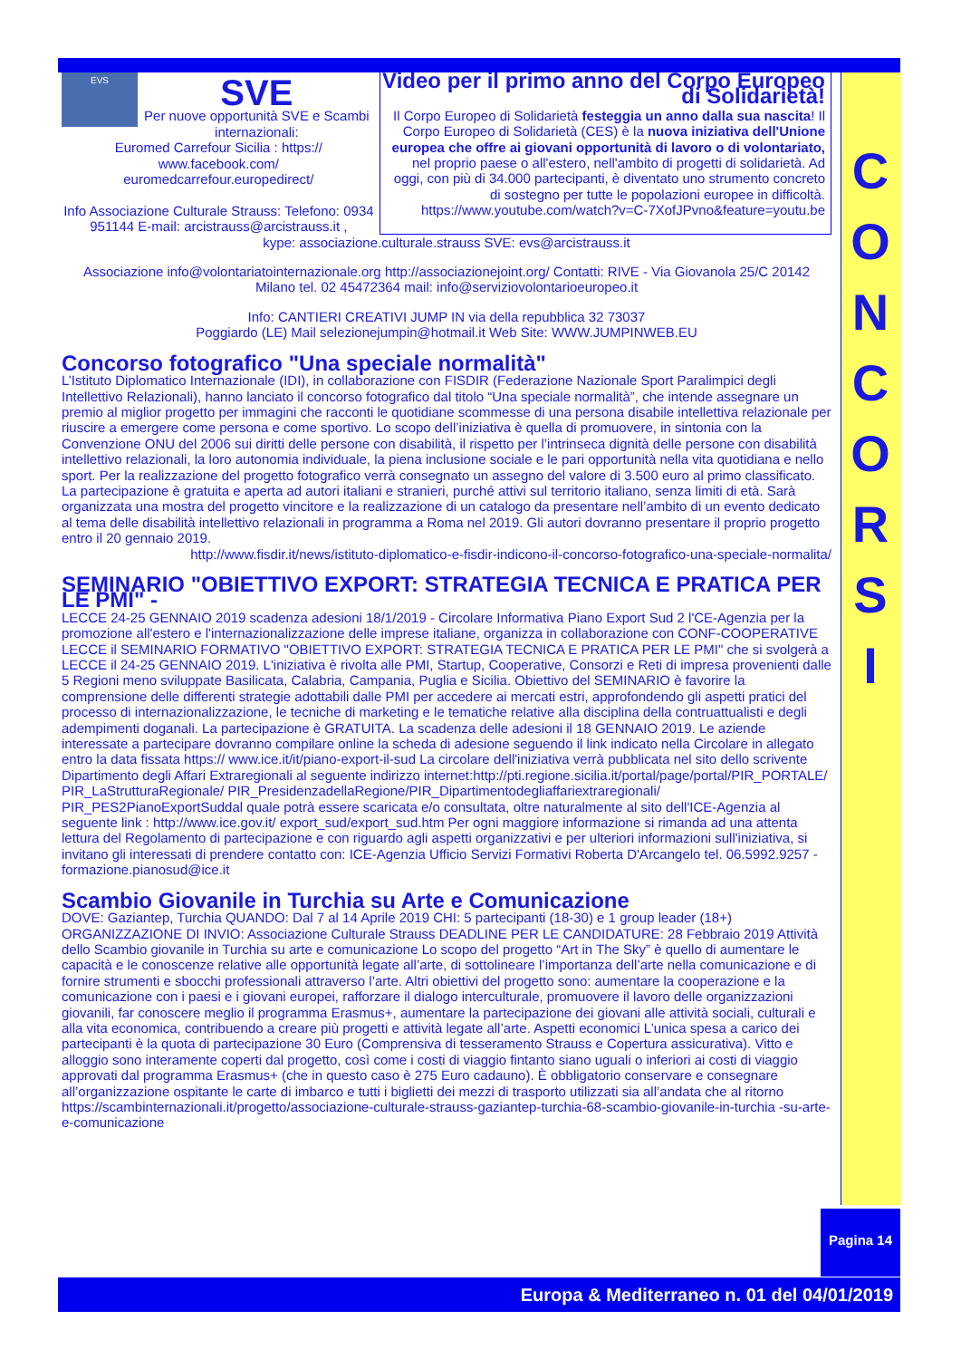C
O
N
C
O
R
S
I
EVS
SVE
Per nuove opportunità SVE e Scambi internazionali:
Euromed Carrefour Sicilia : https:// www.facebook.com/ euromedcarrefour.europedirect/
Info Associazione Culturale Strauss: Telefono: 0934 951144 E-mail: arcistrauss@arcistrauss.it ,
Video per il primo anno del Corpo Europeo di Solidarietà!
Il Corpo Europeo di Solidarietà festeggia un anno dalla sua nascita! Il Corpo Europeo di Solidarietà (CES) è la nuova iniziativa dell'Unione europea che offre ai giovani opportunità di lavoro o di volontariato, nel proprio paese o all'estero, nell'ambito di progetti di solidarietà. Ad oggi, con più di 34.000 partecipanti, è diventato uno strumento concreto di sostegno per tutte le popolazioni europee in difficoltà.
https://www.youtube.com/watch?v=C-7XofJPvno&feature=youtu.be
kype: associazione.culturale.strauss SVE: evs@arcistrauss.it
Associazione info@volontariatointernazionale.org http://associazionejoint.org/ Contatti: RIVE - Via Giovanola 25/C 20142 Milano tel. 02 45472364 mail: info@serviziovolontarioeuropeo.it
Info: CANTIERI CREATIVI JUMP IN via della repubblica 32 73037
Poggiardo (LE) Mail selezionejumpin@hotmail.it Web Site: WWW.JUMPINWEB.EU
Concorso fotografico "Una speciale normalità"
L’Istituto Diplomatico Internazionale (IDI), in collaborazione con FISDIR (Federazione Nazionale Sport Paralimpici degli Intellettivo Relazionali), hanno lanciato il concorso fotografico dal titolo “Una speciale normalità”, che intende assegnare un premio al miglior progetto per immagini che racconti le quotidiane scommesse di una persona disabile intellettiva relazionale per riuscire a emergere come persona e come sportivo. Lo scopo dell’iniziativa è quella di promuovere, in sintonia con la Convenzione ONU del 2006 sui diritti delle persone con disabilità, il rispetto per l’intrinseca dignità delle persone con disabilità intellettivo relazionali, la loro autonomia individuale, la piena inclusione sociale e le pari opportunità nella vita quotidiana e nello sport. Per la realizzazione del progetto fotografico verrà consegnato un assegno del valore di 3.500 euro al primo classificato. La partecipazione è gratuita e aperta ad autori italiani e stranieri, purché attivi sul territorio italiano, senza limiti di età. Sarà organizzata una mostra del progetto vincitore e la realizzazione di un catalogo da presentare nell’ambito di un evento dedicato al tema delle disabilità intellettivo relazionali in programma a Roma nel 2019. Gli autori dovranno presentare il proprio progetto entro il 20 gennaio 2019.
http://www.fisdir.it/news/istituto-diplomatico-e-fisdir-indicono-il-concorso-fotografico-una-speciale-normalita/
SEMINARIO "OBIETTIVO EXPORT: STRATEGIA TECNICA E PRATICA PER LE PMI" -
LECCE 24-25 GENNAIO 2019 scadenza adesioni 18/1/2019 - Circolare Informativa Piano Export Sud 2 l'CE-Agenzia per la promozione all'estero e l'internazionalizzazione delle imprese italiane, organizza in collaborazione con CONF-COOPERATIVE LECCE il SEMINARIO FORMATIVO "OBIETTIVO EXPORT: STRATEGIA TECNICA E PRATICA PER LE PMI" che si svolgerà a LECCE il 24-25 GENNAIO 2019. L'iniziativa è rivolta alle PMI, Startup, Cooperative, Consorzi e Reti di impresa provenienti dalle 5 Regioni meno sviluppate Basilicata, Calabria, Campania, Puglia e Sicilia. Obiettivo del SEMINARIO è favorire la comprensione delle differenti strategie adottabili dalle PMI per accedere ai mercati estri, approfondendo gli aspetti pratici del processo di internazionalizzazione, le tecniche di marketing e le tematiche relative alla disciplina della contruattualisti e degli adempimenti doganali. La partecipazione è GRATUITA. La scadenza delle adesioni il 18 GENNAIO 2019. Le aziende interessate a partecipare dovranno compilare online la scheda di adesione seguendo il link indicato nella Circolare in allegato entro la data fissata https:// www.ice.it/it/piano-export-il-sud La circolare dell'iniziativa verrà pubblicata nel sito dello scrivente Dipartimento degli Affari Extraregionali al seguente indirizzo internet:http://pti.regione.sicilia.it/portal/page/portal/PIR_PORTALE/ PIR_LaStrutturaRegionale/ PIR_PresidenzadellaRegione/PIR_Dipartimentodegliaffariextraregionali/ PIR_PES2PianoExportSuddal quale potrà essere scaricata e/o consultata, oltre naturalmente al sito dell'ICE-Agenzia al seguente link : http://www.ice.gov.it/ export_sud/export_sud.htm Per ogni maggiore informazione si rimanda ad una attenta lettura del Regolamento di partecipazione e con riguardo agli aspetti organizzativi e per ulteriori informazioni sull'iniziativa, si invitano gli interessati di prendere contatto con: ICE-Agenzia Ufficio Servizi Formativi Roberta D'Arcangelo tel. 06.5992.9257 - formazione.pianosud@ice.it
Scambio Giovanile in Turchia su Arte e Comunicazione
DOVE: Gaziantep, Turchia QUANDO: Dal 7 al 14 Aprile 2019 CHI: 5 partecipanti (18-30) e 1 group leader (18+) ORGANIZZAZIONE DI INVIO: Associazione Culturale Strauss DEADLINE PER LE CANDIDATURE: 28 Febbraio 2019 Attività dello Scambio giovanile in Turchia su arte e comunicazione Lo scopo del progetto “Art in The Sky” è quello di aumentare le capacità e le conoscenze relative alle opportunità legate all’arte, di sottolineare l’importanza dell’arte nella comunicazione e di fornire strumenti e sbocchi professionali attraverso l’arte. Altri obiettivi del progetto sono: aumentare la cooperazione e la comunicazione con i paesi e i giovani europei, rafforzare il dialogo interculturale, promuovere il lavoro delle organizzazioni giovanili, far conoscere meglio il programma Erasmus+, aumentare la partecipazione dei giovani alle attività sociali, culturali e alla vita economica, contribuendo a creare più progetti e attività legate all’arte. Aspetti economici L’unica spesa a carico dei partecipanti è la quota di partecipazione 30 Euro (Comprensiva di tesseramento Strauss e Copertura assicurativa). Vitto e alloggio sono interamente coperti dal progetto, così come i costi di viaggio fintanto siano uguali o inferiori ai costi di viaggio approvati dal programma Erasmus+ (che in questo caso è 275 Euro cadauno). È obbligatorio conservare e consegnare all’organizzazione ospitante le carte di imbarco e tutti i biglietti dei mezzi di trasporto utilizzati sia all’andata che al ritorno https://scambinternazionali.it/progetto/associazione-culturale-strauss-gaziantep-turchia-68-scambio-giovanile-in-turchia -su-arte-e-comunicazione
Pagina 14
Europa & Mediterraneo n. 01 del 04/01/2019